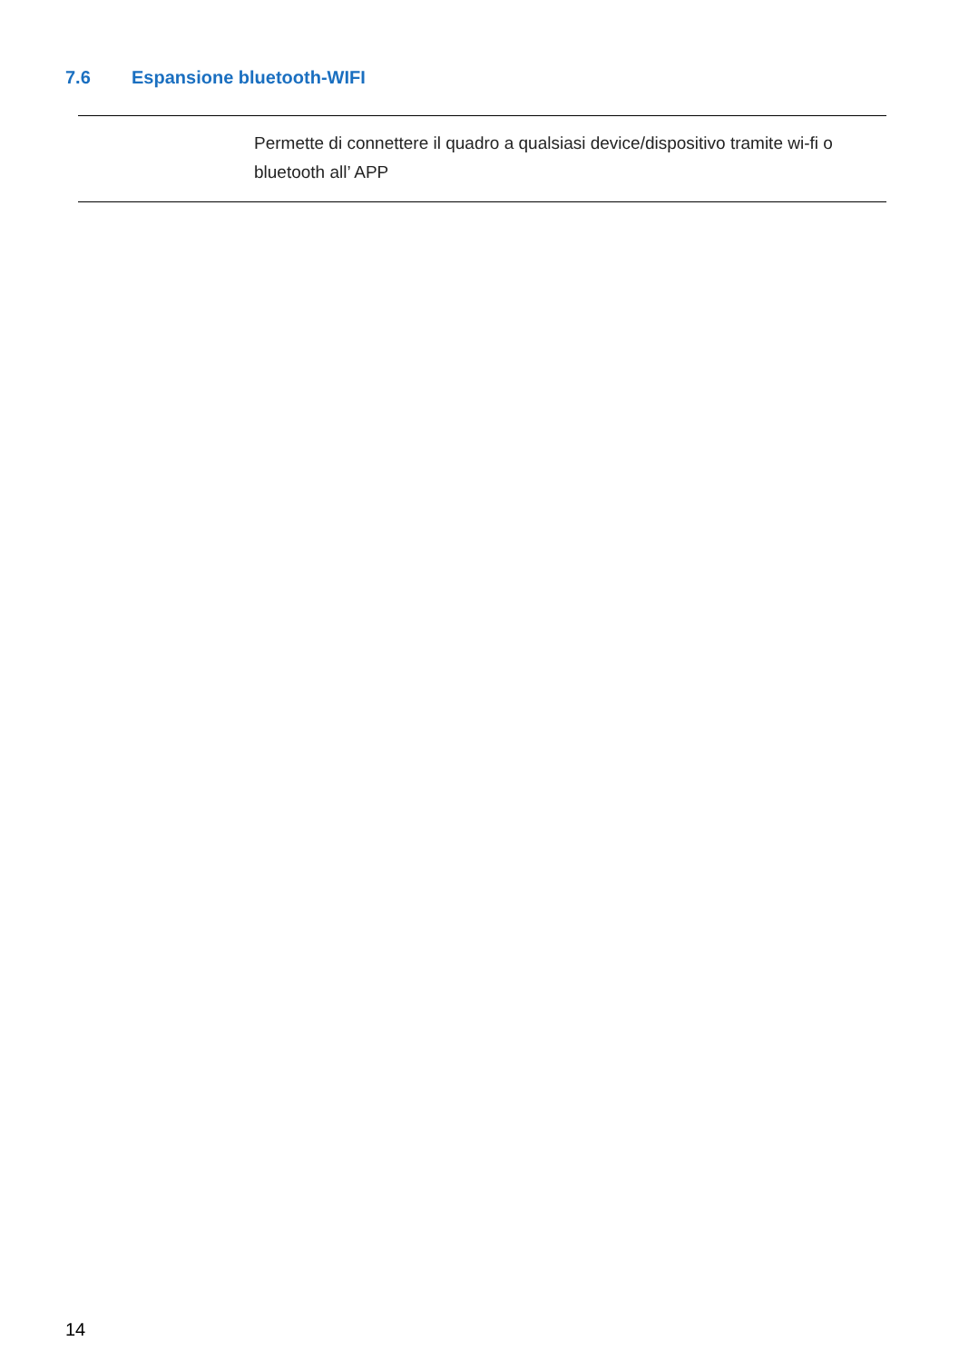7.6 Espansione bluetooth-WIFI
| | Permette di connettere il quadro a qualsiasi device/dispositivo tramite wi-fi o bluetooth all’ APP |
14